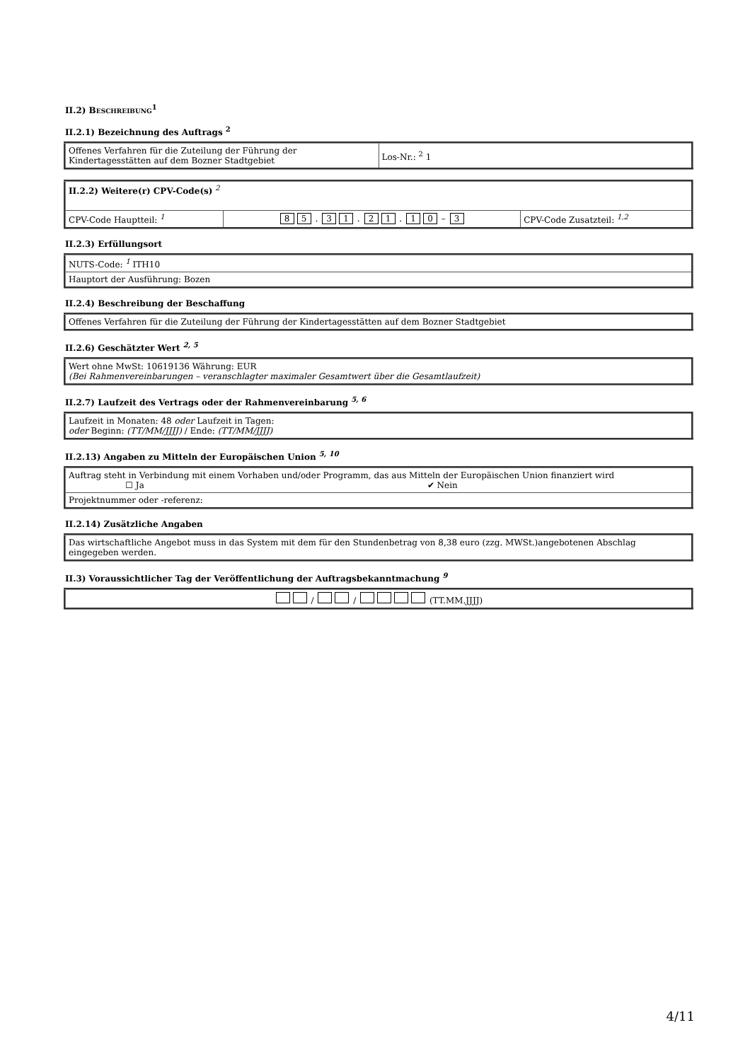II.2) BESCHREIBUNG<sup>1</sup>
II.2.1) Bezeichnung des Auftrags <sup>2</sup>
| Offenes Verfahren für die Zuteilung der Führung der Kindertagesstätten auf dem Bozner Stadtgebiet | Los-Nr.: <sup>2</sup> 1 |
| II.2.2) Weitere(r) CPV-Code(s) <sup>2</sup> | | |
| CPV-Code Hauptteil: <sup>1</sup> | 8 5 . 3 1 . 2 1 . 1 0 – 3 | CPV-Code Zusatzteil: <sup>1,2</sup> |
II.2.3) Erfüllungsort
| NUTS-Code: <sup>1</sup> ITH10 |
| Hauptort der Ausführung: Bozen |
II.2.4) Beschreibung der Beschaffung
| Offenes Verfahren für die Zuteilung der Führung der Kindertagesstätten auf dem Bozner Stadtgebiet |
II.2.6) Geschätzter Wert <sup>2, 5</sup>
| Wert ohne MwSt: 10619136 Währung: EUR (Bei Rahmenvereinbarungen – veranschlagter maximaler Gesamtwert über die Gesamtlaufzeit) |
II.2.7) Laufzeit des Vertrags oder der Rahmenvereinbarung <sup>5, 6</sup>
| Laufzeit in Monaten: 48 oder Laufzeit in Tagen: oder Beginn: (TT/MM/JJJJ) / Ende: (TT/MM/JJJJ) |
II.2.13) Angaben zu Mitteln der Europäischen Union <sup>5, 10</sup>
| Auftrag steht in Verbindung mit einem Vorhaben und/oder Programm, das aus Mitteln der Europäischen Union finanziert wird ☐ Ja ✔ Nein |
| Projektnummer oder -referenz: |
II.2.14) Zusätzliche Angaben
| Das wirtschaftliche Angebot muss in das System mit dem für den Stundenbetrag von 8,38 euro (zzg. MWSt.)angebotenen Abschlag eingegeben werden. |
II.3) Voraussichtlicher Tag der Veröffentlichung der Auftragsbekanntmachung <sup>9</sup>
| / / (TT.MM.JJJJ) |
4/11